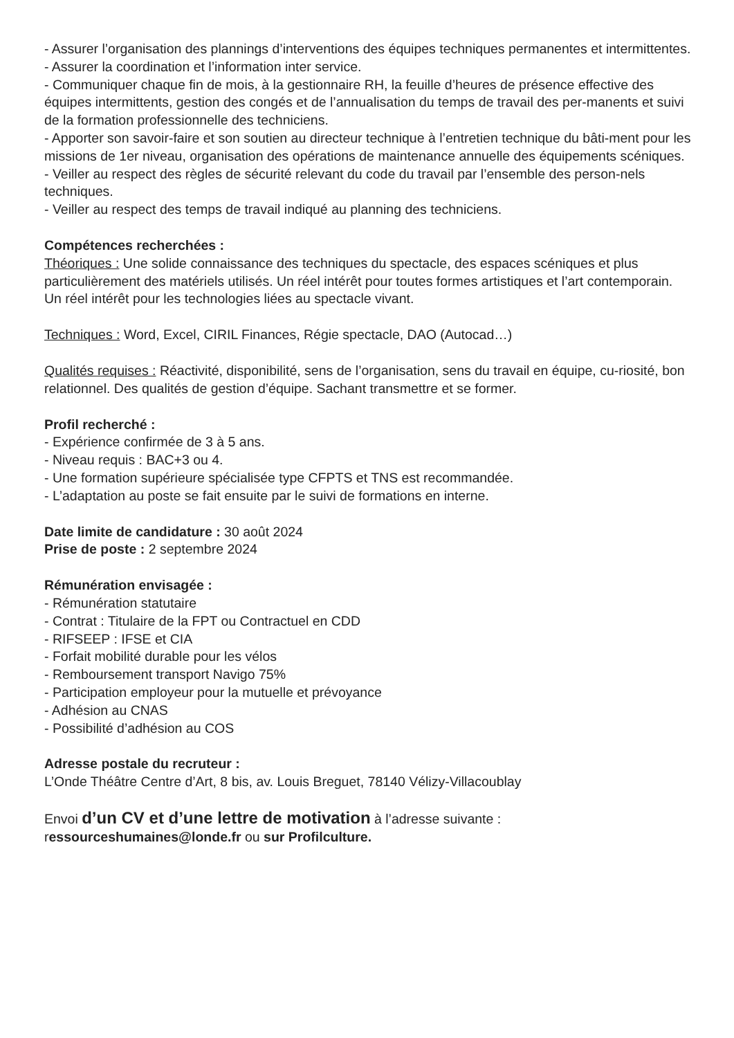- Assurer l’organisation des plannings d’interventions des équipes techniques permanentes et intermittentes.
- Assurer la coordination et l’information inter service.
- Communiquer chaque fin de mois, à la gestionnaire RH, la feuille d’heures de présence effective des équipes intermittents, gestion des congés et de l’annualisation du temps de travail des per-manents et suivi de la formation professionnelle des techniciens.
- Apporter son savoir-faire et son soutien au directeur technique à l’entretien technique du bâti-ment pour les missions de 1er niveau, organisation des opérations de maintenance annuelle des équipements scéniques.
- Veiller au respect des règles de sécurité relevant du code du travail par l’ensemble des person-nels techniques.
- Veiller au respect des temps de travail indiqué au planning des techniciens.
Compétences recherchées :
Théoriques : Une solide connaissance des techniques du spectacle, des espaces scéniques et plus particulièrement des matériels utilisés. Un réel intérêt pour toutes formes artistiques et l’art contemporain. Un réel intérêt pour les technologies liées au spectacle vivant.
Techniques : Word, Excel, CIRIL Finances, Régie spectacle, DAO (Autocad…)
Qualités requises : Réactivité, disponibilité, sens de l’organisation, sens du travail en équipe, cu-riosité, bon relationnel. Des qualités de gestion d’équipe. Sachant transmettre et se former.
Profil recherché :
- Expérience confirmée de 3 à 5 ans.
- Niveau requis : BAC+3 ou 4.
- Une formation supérieure spécialisée type CFPTS et TNS est recommandée.
- L’adaptation au poste se fait ensuite par le suivi de formations en interne.
Date limite de candidature : 30 août 2024
Prise de poste : 2 septembre 2024
Rémunération envisagée :
- Rémunération statutaire
- Contrat : Titulaire de la FPT ou Contractuel en CDD
- RIFSEEP : IFSE et CIA
- Forfait mobilité durable pour les vélos
- Remboursement transport Navigo 75%
- Participation employeur pour la mutuelle et prévoyance
- Adhésion au CNAS
- Possibilité d’adhésion au COS
Adresse postale du recruteur :
L’Onde Théâtre Centre d’Art, 8 bis, av. Louis Breguet, 78140 Vélizy-Villacoublay
Envoi d’un CV et d’une lettre de motivation à l’adresse suivante :
ressourceshumaines@londe.fr ou sur Profilculture.